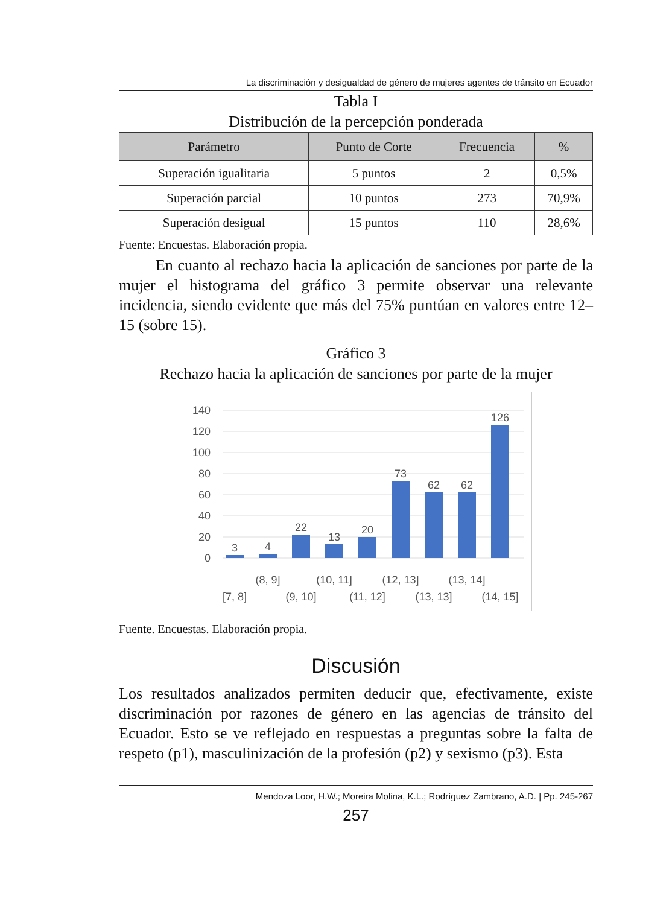La discriminación y desigualdad de género de mujeres agentes de tránsito en Ecuador
Tabla I
Distribución de la percepción ponderada
| Parámetro | Punto de Corte | Frecuencia | % |
| --- | --- | --- | --- |
| Superación igualitaria | 5 puntos | 2 | 0,5% |
| Superación parcial | 10 puntos | 273 | 70,9% |
| Superación desigual | 15 puntos | 110 | 28,6% |
Fuente: Encuestas. Elaboración propia.
En cuanto al rechazo hacia la aplicación de sanciones por parte de la mujer el histograma del gráfico 3 permite observar una relevante incidencia, siendo evidente que más del 75% puntúan en valores entre 12–15 (sobre 15).
Gráfico 3
Rechazo hacia la aplicación de sanciones por parte de la mujer
140
120
100
80
60
40
20
0
3
4
22
13
20
73
62
62
126
[7, 8]
(8, 9]
(9, 10]
(10, 11]
(11, 12]
(12, 13]
(13, 13]
(13, 14]
(14, 15]
Fuente. Encuestas. Elaboración propia.
Discusión
Los resultados analizados permiten deducir que, efectivamente, existe discriminación por razones de género en las agencias de tránsito del Ecuador. Esto se ve reflejado en respuestas a preguntas sobre la falta de respeto (p1), masculinización de la profesión (p2) y sexismo (p3). Esta
Mendoza Loor, H.W.; Moreira Molina, K.L.; Rodríguez Zambrano, A.D. | Pp. 245-267
257